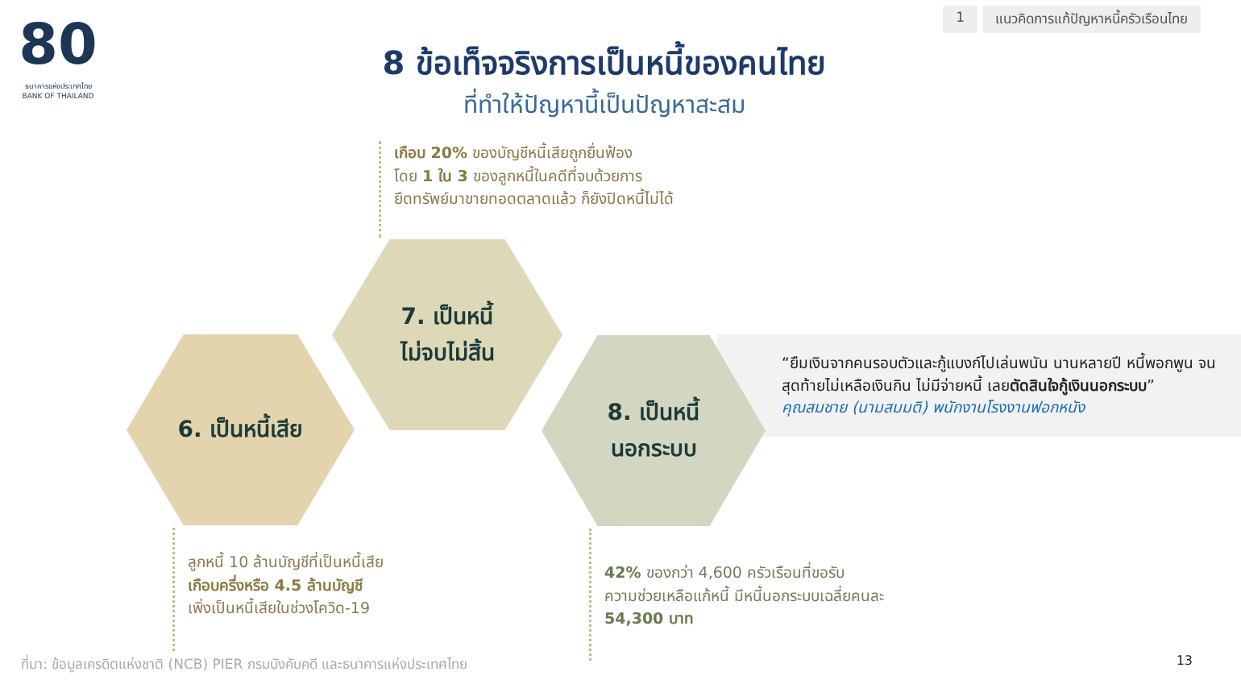80
ธนาคารแห่งประเทศไทย
BANK OF THAILAND
1 แนวคิดการแก้ปัญหาหนี้ครัวเรือนไทย
8 ข้อเท็จจริงการเป็นหนี้ของคนไทย
ที่ทำให้ปัญหานี้เป็นปัญหาสะสม
เกือบ 20% ของบัญชีหนี้เสียถูกยื่นฟ้อง
โดย 1 ใน 3 ของลูกหนี้ในคดีที่จบด้วยการ
ยึดทรัพย์มาขายทอดตลาดแล้ว ก็ยังปิดหนี้ไม่ได้
“ยืมเงินจากคนรอบตัวและกู้แบงก์ไปเล่นพนัน นานหลายปี หนี้พอกพูน จนสุดท้ายไม่เหลือเงินกิน ไม่มีจ่ายหนี้ เลยตัดสินใจกู้เงินนอกระบบ”
คุณสมชาย (นามสมมติ) พนักงานโรงงานฟอกหนัง
7. เป็นหนี้
ไม่จบไม่สิ้น
6. เป็นหนี้เสีย
8. เป็นหนี้
นอกระบบ
ลูกหนี้ 10 ล้านบัญชีที่เป็นหนี้เสีย
เกือบครึ่งหรือ 4.5 ล้านบัญชี
เพิ่งเป็นหนี้เสียในช่วงโควิด-19
42% ของกว่า 4,600 ครัวเรือนที่ขอรับ
ความช่วยเหลือแก้หนี้ มีหนี้นอกระบบเฉลี่ยคนละ
54,300 บาท
ที่มา: ข้อมูลเครดิตแห่งชาติ (NCB) PIER กรมบังคับคดี และธนาคารแห่งประเทศไทย
13